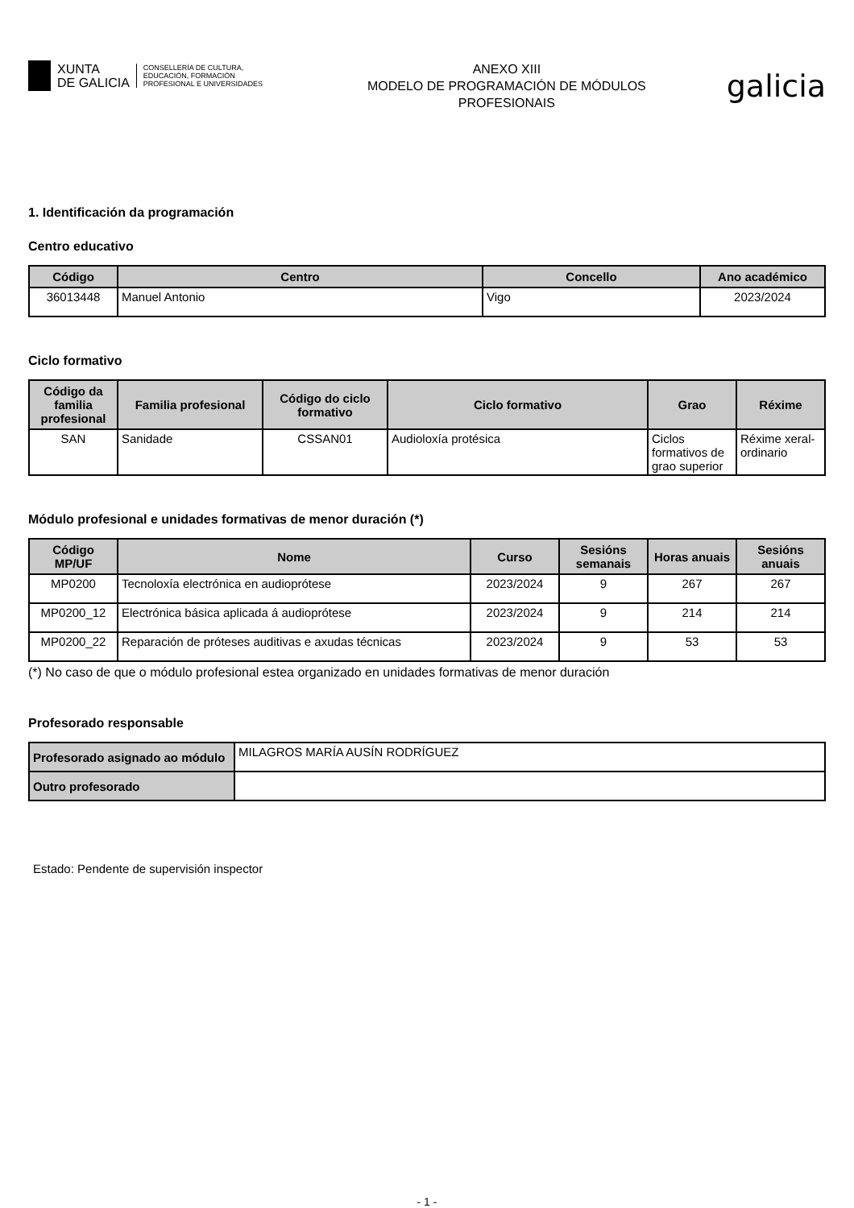XUNTA
DE GALICIA
CONSELLERÍA DE CULTURA,
EDUCACIÓN, FORMACIÓN
PROFESIONAL E UNIVERSIDADES
ANEXO XIII
MODELO DE PROGRAMACIÓN DE MÓDULOS
PROFESIONAIS
galicia
1. Identificación da programación
Centro educativo
| Código | Centro | Concello | Ano académico |
| --- | --- | --- | --- |
| 36013448 | Manuel Antonio | Vigo | 2023/2024 |
Ciclo formativo
| Código da familia profesional | Familia profesional | Código do ciclo formativo | Ciclo formativo | Grao | Réxime |
| --- | --- | --- | --- | --- | --- |
| SAN | Sanidade | CSSAN01 | Audioloxía protésica | Ciclos formativos de grao superior | Réxime xeral-ordinario |
Módulo profesional e unidades formativas de menor duración (*)
| Código MP/UF | Nome | Curso | Sesións semanais | Horas anuais | Sesións anuais |
| --- | --- | --- | --- | --- | --- |
| MP0200 | Tecnoloxía electrónica en audioprótese | 2023/2024 | 9 | 267 | 267 |
| MP0200_12 | Electrónica básica aplicada á audioprótese | 2023/2024 | 9 | 214 | 214 |
| MP0200_22 | Reparación de próteses auditivas e axudas técnicas | 2023/2024 | 9 | 53 | 53 |
(*) No caso de que o módulo profesional estea organizado en unidades formativas de menor duración
Profesorado responsable
| Profesorado asignado ao módulo | MILAGROS MARÍA AUSÍN RODRÍGUEZ |
| Outro profesorado | |
Estado: Pendente de supervisión inspector
- 1 -